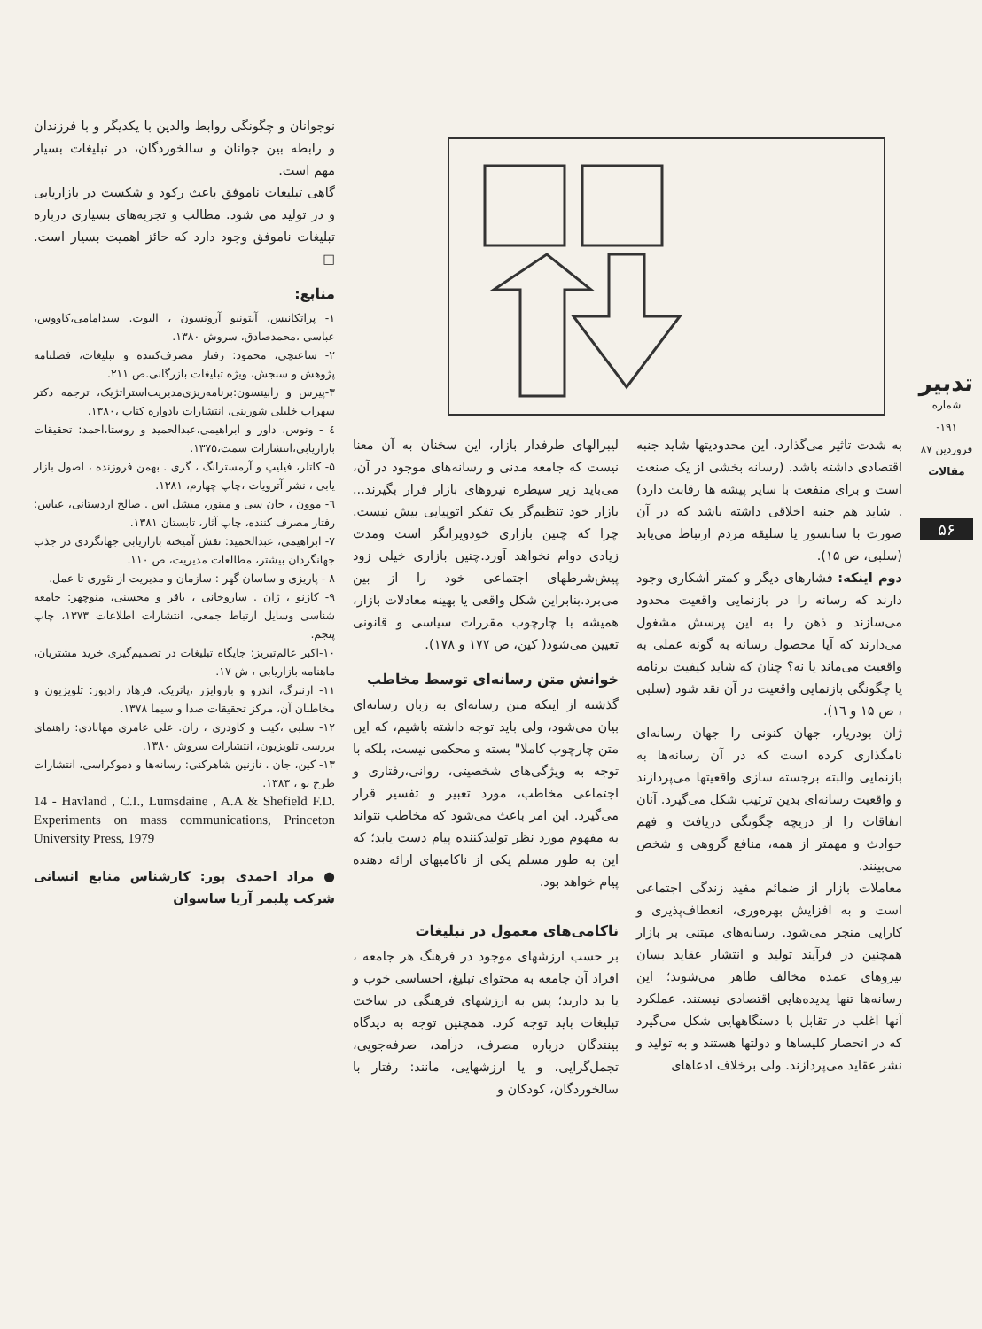تدبیر
شماره ۱۹۱- فروردین ۸۷
مقالات
۵۶
نوجوانان و چگونگی روابط والدین با یکدیگر و با فرزندان و رابطه بین جوانان و سالخوردگان، در تبلیغات بسیار مهم است.
گاهی تبلیغات ناموفق باعث رکود و شکست در بازاریابی و در تولید می شود. مطالب و تجربه‌های بسیاری درباره تبلیغات ناموفق وجود دارد که حائز اهمیت بسیار است. □
منابع:
۱- پراتکانیس، آنتونیو آرونسون ، الیوت. سیدامامی،کاووس، عباسی ،محمدصادق، سروش ۱۳۸۰.
۲- ساعتچی، محمود: رفتار مصرف‌کننده و تبلیغات، فصلنامه پژوهش و سنجش، ویژه تبلیغات بازرگانی.ص ۲۱۱.
۳-پیرس و رابینسون:برنامه‌ریزی‌مدیریت‌استراتژیک، ترجمه دکتر سهراب خلیلی شورینی، انتشارات یادواره کتاب ،۱۳۸۰.
٤ - ونوس، داور و ابراهیمی،عبدالحمید و روستا،احمد: تحقیقات بازاریابی،انتشارات سمت،۱۳۷۵.
۵- کاتلر، فیلیپ و آرمسترانگ ، گری . بهمن فروزنده ، اصول بازار یابی ، نشر آترویات ،چاپ چهارم، ۱۳۸۱.
٦- موون ، جان سی و مینور، میشل اس . صالح اردستانی، عباس: رفتار مصرف کننده، چاپ آثار، تابستان ۱۳۸۱.
۷- ابراهیمی، عبدالحمید: نقش آمیخته بازاریابی جهانگردی در جذب جهانگردان بیشتر، مطالعات مدیریت، ص ۱۱۰.
۸ - پاریزی و ساسان گهر : سازمان و مدیریت از تئوری تا عمل.
۹- کازنو ، ژان . ساروخانی ، باقر و محسنی، منوچهر: جامعه شناسی وسایل ارتباط جمعی، انتشارات اطلاعات ۱۳۷۳، چاپ پنجم.
۱۰-اکبر عالم‌تبریز: جایگاه تبلیغات در تصمیم‌گیری خرید مشتریان، ماهنامه بازاریابی ، ش ۱۷.
۱۱- ارنبرگ، اندرو و باروایزر ،پاتریک. فرهاد رادپور: تلویزیون و مخاطبان آن، مرکز تحقیقات صدا و سیما ۱۳۷۸.
۱۲- سلبی ،کیت و کاودری ، ران. علی عامری مهابادی: راهنمای بررسی تلویزیون، انتشارات سروش ۱۳۸۰.
۱۳- کین، جان . نازنین شاهرکنی: رسانه‌ها و دموکراسی، انتشارات طرح نو ، ۱۳۸۳.
14 - Havland , C.I., Lumsdaine , A.A & Shefield F.D. Experiments on mass communications, Princeton University Press, 1979
● مراد احمدی پور: کارشناس منابع انسانی شرکت پلیمر آریا ساسوان
به شدت تاثیر می‌گذارد. این محدودیتها شاید جنبه اقتصادی داشته باشد. (رسانه بخشی از یک صنعت است و برای منفعت با سایر پیشه ها رقابت دارد) . شاید هم جنبه اخلاقی داشته باشد که در آن صورت با سانسور یا سلیقه مردم ارتباط می‌یابد (سلبی، ص ۱۵).
دوم اینکه: فشارهای دیگر و کمتر آشکاری وجود دارند که رسانه را در بازنمایی واقعیت محدود می‌سازند و ذهن را به این پرسش مشغول می‌دارند که آیا محصول رسانه به گونه عملی به واقعیت می‌ماند یا نه؟ چنان که شاید کیفیت برنامه یا چگونگی بازنمایی واقعیت در آن نقد شود (سلبی ، ص ۱۵ و ۱٦).
ژان بودریار، جهان کنونی را جهان رسانه‌ای نامگذاری کرده است که در آن رسانه‌ها به بازنمایی والبته برجسته سازی واقعیتها می‌پردازند و واقعیت رسانه‌ای بدین ترتیب شکل می‌گیرد. آنان اتفاقات را از دریچه چگونگی دریافت و فهم حوادث و مهمتر از همه، منافع گروهی و شخص می‌بینند.
معاملات بازار از ضمائم مفید زندگی اجتماعی است و به افزایش بهره‌وری، انعطاف‌پذیری و کارایی منجر می‌شود. رسانه‌های مبتنی بر بازار همچنین در فرآیند تولید و انتشار عقاید بسان نیروهای عمده مخالف ظاهر می‌شوند؛ این رسانه‌ها تنها پدیده‌هایی اقتصادی نیستند. عملکرد آنها اغلب در تقابل با دستگاههایی شکل می‌گیرد که در انحصار کلیساها و دولتها هستند و به تولید و نشر عقاید می‌پردازند. ولی برخلاف ادعاهای
لیبرالهای طرفدار بازار، این سخنان به آن معنا نیست که جامعه مدنی و رسانه‌های موجود در آن، می‌باید زیر سیطره نیروهای بازار قرار بگیرند... بازار خود تنظیم‌گر یک تفکر اتوپیایی بیش نیست. چرا که چنین بازاری خودویرانگر است ومدت زیادی دوام نخواهد آورد.چنین بازاری خیلی زود پیش‌شرطهای اجتماعی خود را از بین می‌برد.بنابراین شکل واقعی یا بهینه معادلات بازار، همیشه با چارچوب مقررات سیاسی و قانونی تعیین می‌شود( کین، ص ۱۷۷ و ۱۷۸).
خوانش متن رسانه‌ای توسط مخاطب
گذشته از اینکه متن رسانه‌ای به زبان رسانه‌ای بیان می‌شود، ولی باید توجه داشته باشیم، که این متن چارچوب کاملا" بسته و محکمی نیست، بلکه با توجه به ویژگی‌های شخصیتی، روانی،رفتاری و اجتماعی مخاطب، مورد تعبیر و تفسیر قرار می‌گیرد. این امر باعث می‌شود که مخاطب نتواند به مفهوم مورد نظر تولیدکننده پیام دست یابد؛ که این به طور مسلم یکی از ناکامیهای ارائه دهنده پیام خواهد بود.
ناکامی‌های معمول در تبلیغات
بر حسب ارزشهای موجود در فرهنگ هر جامعه ، افراد آن جامعه به محتوای تبلیغ، احساسی خوب و یا بد دارند؛ پس به ارزشهای فرهنگی در ساخت تبلیغات باید توجه کرد. همچنین توجه به دیدگاه بینندگان درباره مصرف، درآمد، صرفه‌جویی، تجمل‌گرایی، و یا ارزشهایی، مانند: رفتار با سالخوردگان، کودکان و